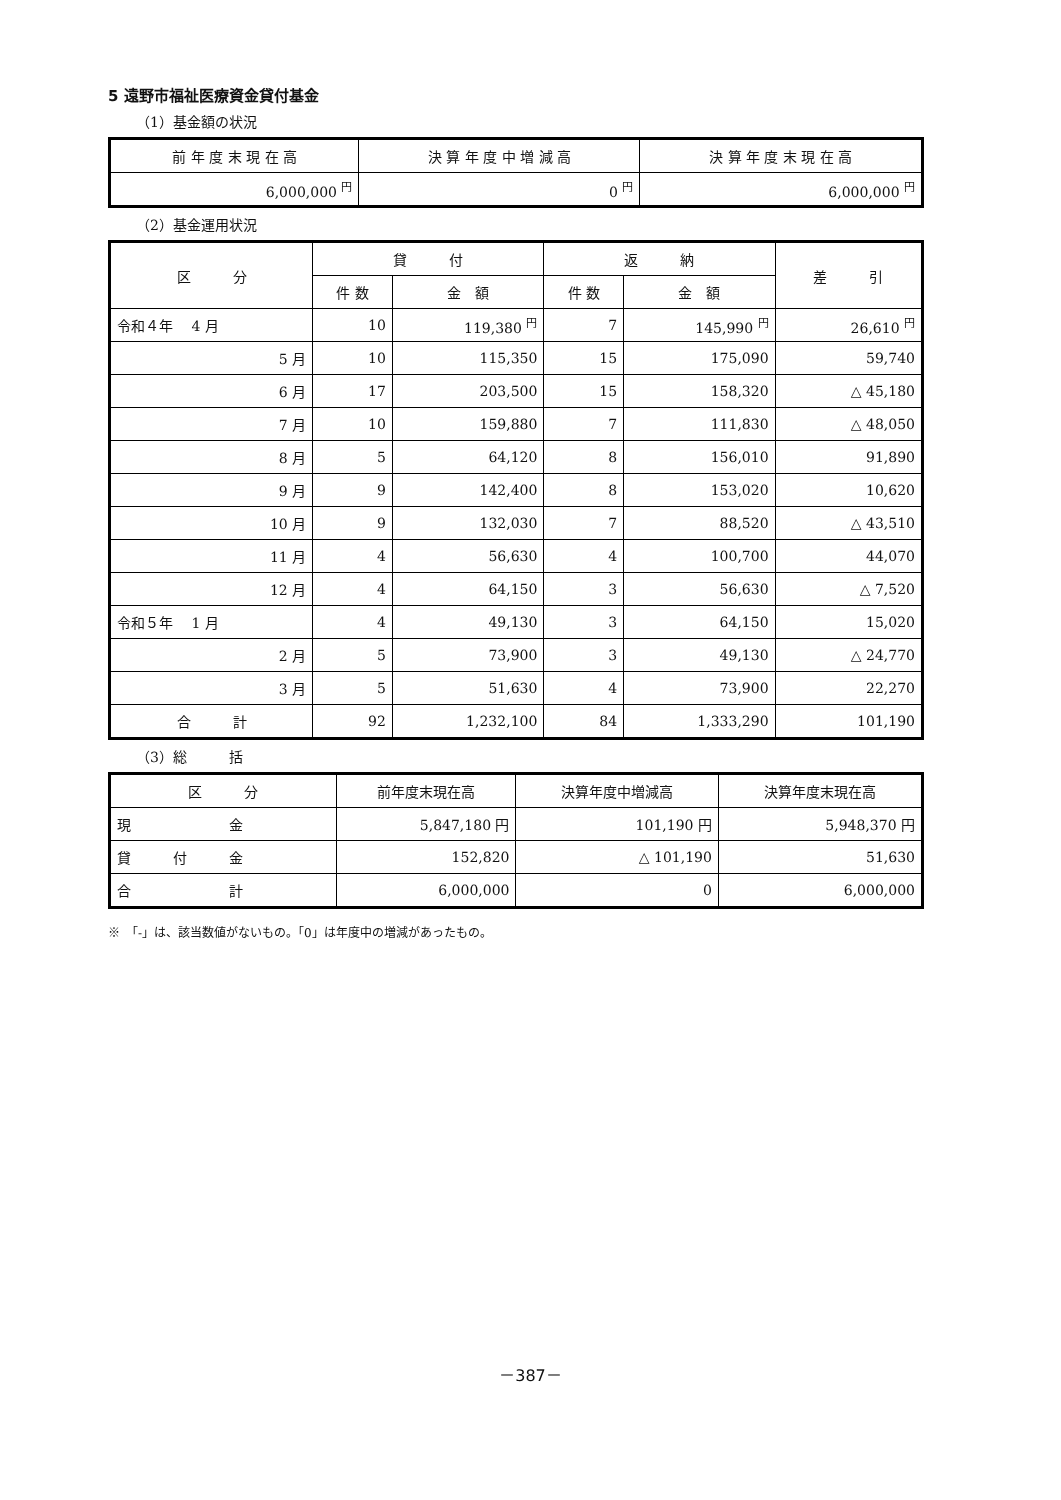5 遠野市福祉医療資金貸付基金
（1）基金額の状況
| 前 年 度 末 現 在 高 | 決 算 年 度 中 増 減 高 | 決 算 年 度 末 現 在 高 |
| --- | --- | --- |
| 6,000,000 <sup>円</sup> | 0 <sup>円</sup> | 6,000,000 <sup>円</sup> |
（2）基金運用状況
| 区 分 | 貸 付 | | 返 納 | | 差 引 |
| --- | --- | --- | --- | --- | --- |
| | 件 数 | 金 額 | 件 数 | 金 額 | |
| 令和４年 4 月 | 10 | 119,380 <sup>円</sup> | 7 | 145,990 <sup>円</sup> | 26,610 <sup>円</sup> |
| 5 月 | 10 | 115,350 | 15 | 175,090 | 59,740 |
| 6 月 | 17 | 203,500 | 15 | 158,320 | △ 45,180 |
| 7 月 | 10 | 159,880 | 7 | 111,830 | △ 48,050 |
| 8 月 | 5 | 64,120 | 8 | 156,010 | 91,890 |
| 9 月 | 9 | 142,400 | 8 | 153,020 | 10,620 |
| 10 月 | 9 | 132,030 | 7 | 88,520 | △ 43,510 |
| 11 月 | 4 | 56,630 | 4 | 100,700 | 44,070 |
| 12 月 | 4 | 64,150 | 3 | 56,630 | △ 7,520 |
| 令和５年 1 月 | 4 | 49,130 | 3 | 64,150 | 15,020 |
| 2 月 | 5 | 73,900 | 3 | 49,130 | △ 24,770 |
| 3 月 | 5 | 51,630 | 4 | 73,900 | 22,270 |
| 合 計 | 92 | 1,232,100 | 84 | 1,333,290 | 101,190 |
（3）総　　　括
| 区 分 | 前年度末現在高 | 決算年度中増減高 | 決算年度末現在高 |
| --- | --- | --- | --- |
| 現 金 | 5,847,180 円 | 101,190 円 | 5,948,370 円 |
| 貸 付 金 | 152,820 | △ 101,190 | 51,630 |
| 合 計 | 6,000,000 | 0 | 6,000,000 |
※　「-」は、該当数値がないもの。「0」は年度中の増減があったもの。
－387－